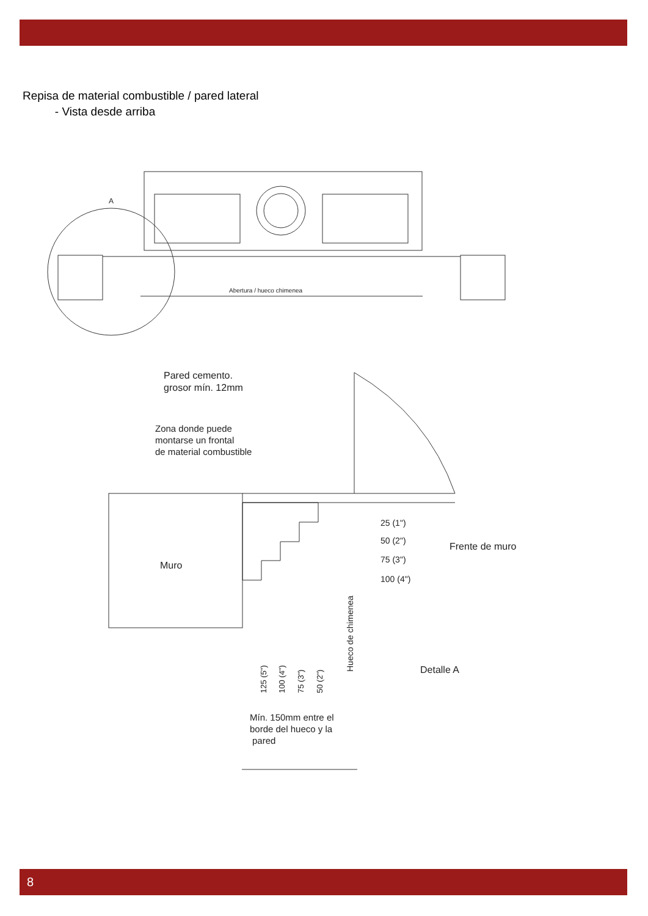Repisa de material combustible / pared lateral
- Vista desde arriba
Abertura / hueco chimenea
A
Pared cemento.
grosor mín. 12mm
Zona donde puede
montarse un frontal
de material combustible
Muro
25 (1")
50 (2")
75 (3")
100 (4")
Frente de muro
Detalle A
125 (5")
100 (4")
75 (3")
50 (2")
Hueco de chimenea
Mín. 150mm entre el
borde del hueco y la
pared
8